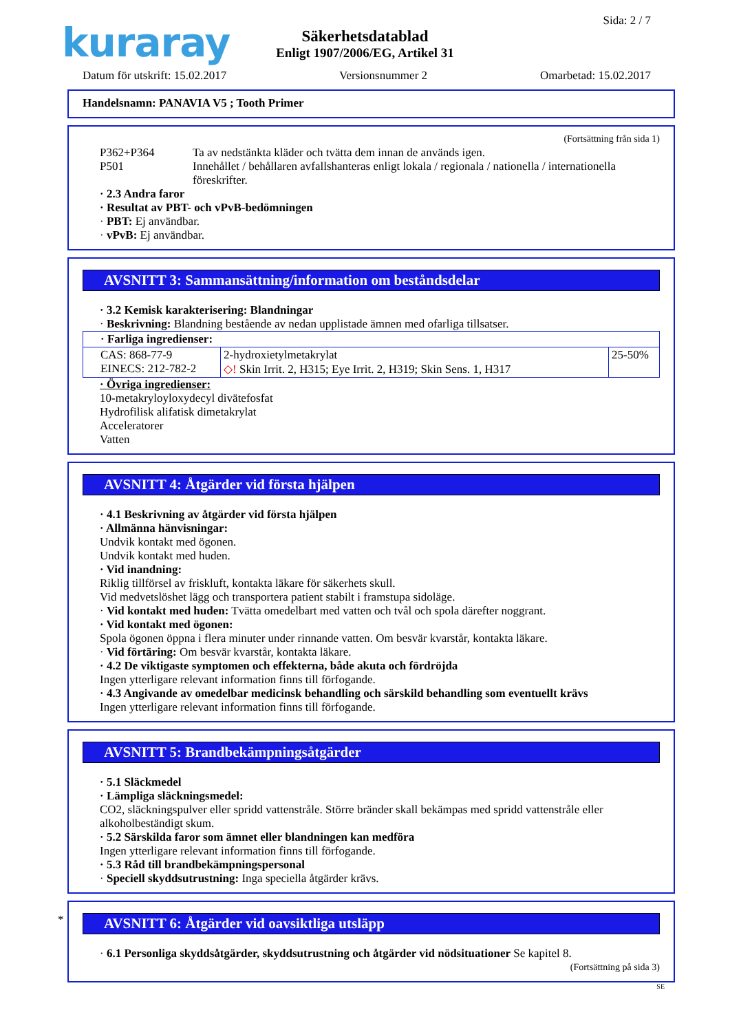kuraray Sida: 2 / 7
Säkerhetsdatablad
Enligt 1907/2006/EG, Artikel 31
Datum för utskrift: 15.02.2017 Versionsnummer 2 Omarbetad: 15.02.2017
Handelsnamn: PANAVIA V5 ; Tooth Primer
(Fortsättning från sida 1)
P362+P364 Ta av nedstänkta kläder och tvätta dem innan de används igen.
P501 Innehållet / behållaren avfallshanteras enligt lokala / regionala / nationella / internationella föreskrifter.
· 2.3 Andra faror
· Resultat av PBT- och vPvB-bedömningen
· PBT: Ej användbar.
· vPvB: Ej användbar.
AVSNITT 3: Sammansättning/information om beståndsdelar
· 3.2 Kemisk karakterisering: Blandningar
· Beskrivning: Blandning bestående av nedan upplistade ämnen med ofarliga tillsatser.
| · Farliga ingredienser: | | |
| CAS: 868-77-9 EINECS: 212-782-2 | 2-hydroxietylmetakrylat ◇! Skin Irrit. 2, H315; Eye Irrit. 2, H319; Skin Sens. 1, H317 | 25-50% |
· Övriga ingredienser:
10-metakryloyloxydecyl divätefosfat
Hydrofilisk alifatisk dimetakrylat
Acceleratorer
Vatten
AVSNITT 4: Åtgärder vid första hjälpen
· 4.1 Beskrivning av åtgärder vid första hjälpen
· Allmänna hänvisningar:
Undvik kontakt med ögonen.
Undvik kontakt med huden.
· Vid inandning:
Riklig tillförsel av friskluft, kontakta läkare för säkerhets skull.
Vid medvetslöshet lägg och transportera patient stabilt i framstupa sidoläge.
· Vid kontakt med huden: Tvätta omedelbart med vatten och tvål och spola därefter noggrant.
· Vid kontakt med ögonen:
Spola ögonen öppna i flera minuter under rinnande vatten. Om besvär kvarstår, kontakta läkare.
· Vid förtäring: Om besvär kvarstår, kontakta läkare.
· 4.2 De viktigaste symptomen och effekterna, både akuta och fördröjda
Ingen ytterligare relevant information finns till förfogande.
· 4.3 Angivande av omedelbar medicinsk behandling och särskild behandling som eventuellt krävs
Ingen ytterligare relevant information finns till förfogande.
AVSNITT 5: Brandbekämpningsåtgärder
· 5.1 Släckmedel
· Lämpliga släckningsmedel:
CO2, släckningspulver eller spridd vattenstråle. Större bränder skall bekämpas med spridd vattenstråle eller alkoholbeständigt skum.
· 5.2 Särskilda faror som ämnet eller blandningen kan medföra
Ingen ytterligare relevant information finns till förfogande.
· 5.3 Råd till brandbekämpningspersonal
· Speciell skyddsutrustning: Inga speciella åtgärder krävs.
*
AVSNITT 6: Åtgärder vid oavsiktliga utsläpp
· 6.1 Personliga skyddsåtgärder, skyddsutrustning och åtgärder vid nödsituationer Se kapitel 8.
(Fortsättning på sida 3)
SE